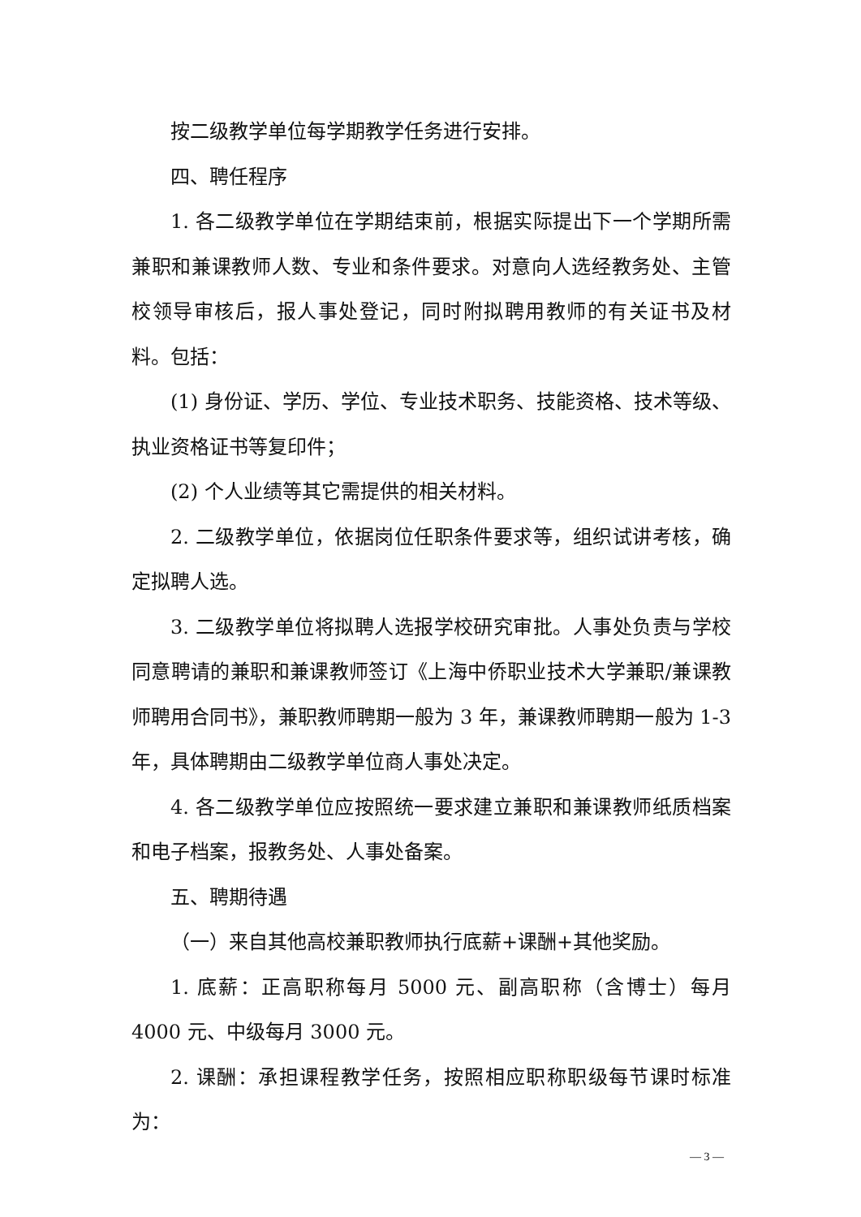按二级教学单位每学期教学任务进行安排。
四、聘任程序
1. 各二级教学单位在学期结束前，根据实际提出下一个学期所需兼职和兼课教师人数、专业和条件要求。对意向人选经教务处、主管校领导审核后，报人事处登记，同时附拟聘用教师的有关证书及材料。包括：
(1) 身份证、学历、学位、专业技术职务、技能资格、技术等级、执业资格证书等复印件；
(2) 个人业绩等其它需提供的相关材料。
2. 二级教学单位，依据岗位任职条件要求等，组织试讲考核，确定拟聘人选。
3. 二级教学单位将拟聘人选报学校研究审批。人事处负责与学校同意聘请的兼职和兼课教师签订《上海中侨职业技术大学兼职/兼课教师聘用合同书》，兼职教师聘期一般为 3 年，兼课教师聘期一般为 1-3 年，具体聘期由二级教学单位商人事处决定。
4. 各二级教学单位应按照统一要求建立兼职和兼课教师纸质档案和电子档案，报教务处、人事处备案。
五、聘期待遇
（一）来自其他高校兼职教师执行底薪+课酬+其他奖励。
1. 底薪：正高职称每月 5000 元、副高职称（含博士）每月 4000 元、中级每月 3000 元。
2. 课酬：承担课程教学任务，按照相应职称职级每节课时标准为：
— 3 —